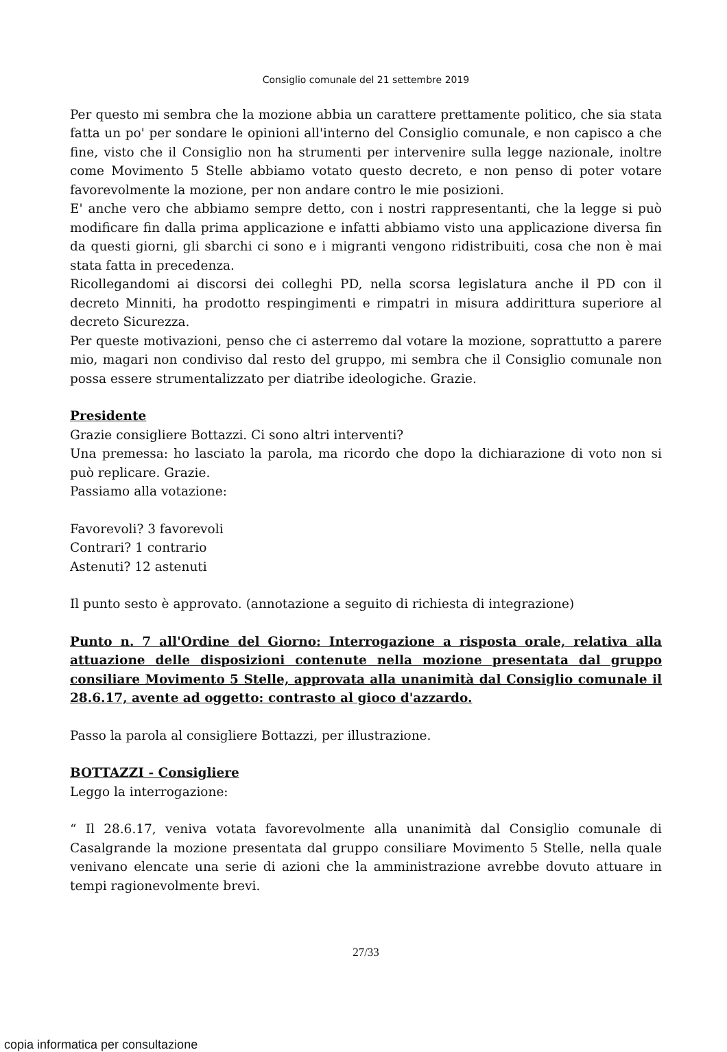Consiglio comunale del 21 settembre 2019
Per questo mi sembra che la mozione abbia un carattere prettamente politico, che sia stata fatta un po' per sondare le opinioni all'interno del Consiglio comunale, e non capisco a che fine, visto che il Consiglio non ha strumenti per intervenire sulla legge nazionale, inoltre come Movimento 5 Stelle abbiamo votato questo decreto, e non penso di poter votare favorevolmente la mozione, per non andare contro le mie posizioni.
E' anche vero che abbiamo sempre detto, con i nostri rappresentanti, che la legge si può modificare fin dalla prima applicazione e infatti abbiamo visto una applicazione diversa fin da questi giorni, gli sbarchi ci sono e i migranti vengono ridistribuiti, cosa che non è mai stata fatta in precedenza.
Ricollegandomi ai discorsi dei colleghi PD, nella scorsa legislatura anche il PD con il decreto Minniti, ha prodotto respingimenti e rimpatri in misura addirittura superiore al decreto Sicurezza.
Per queste motivazioni, penso che ci asterremo dal votare la mozione, soprattutto a parere mio, magari non condiviso dal resto del gruppo, mi sembra che il Consiglio comunale non possa essere strumentalizzato per diatribe ideologiche. Grazie.
Presidente
Grazie consigliere Bottazzi. Ci sono altri interventi?
Una premessa: ho lasciato la parola, ma ricordo che dopo la dichiarazione di voto non si può replicare. Grazie.
Passiamo alla votazione:
Favorevoli? 3 favorevoli
Contrari? 1 contrario
Astenuti? 12 astenuti
Il punto sesto è approvato. (annotazione a seguito di richiesta di integrazione)
Punto n. 7 all'Ordine del Giorno: Interrogazione a risposta orale, relativa alla attuazione delle disposizioni contenute nella mozione presentata dal gruppo consiliare Movimento 5 Stelle, approvata alla unanimità dal Consiglio comunale il 28.6.17, avente ad oggetto: contrasto al gioco d'azzardo.
Passo la parola al consigliere Bottazzi, per illustrazione.
BOTTAZZI - Consigliere
Leggo la interrogazione:
“ Il 28.6.17, veniva votata favorevolmente alla unanimità dal Consiglio comunale di Casalgrande la mozione presentata dal gruppo consiliare Movimento 5 Stelle, nella quale venivano elencate una serie di azioni che la amministrazione avrebbe dovuto attuare in tempi ragionevolmente brevi.
27/33
copia informatica per consultazione